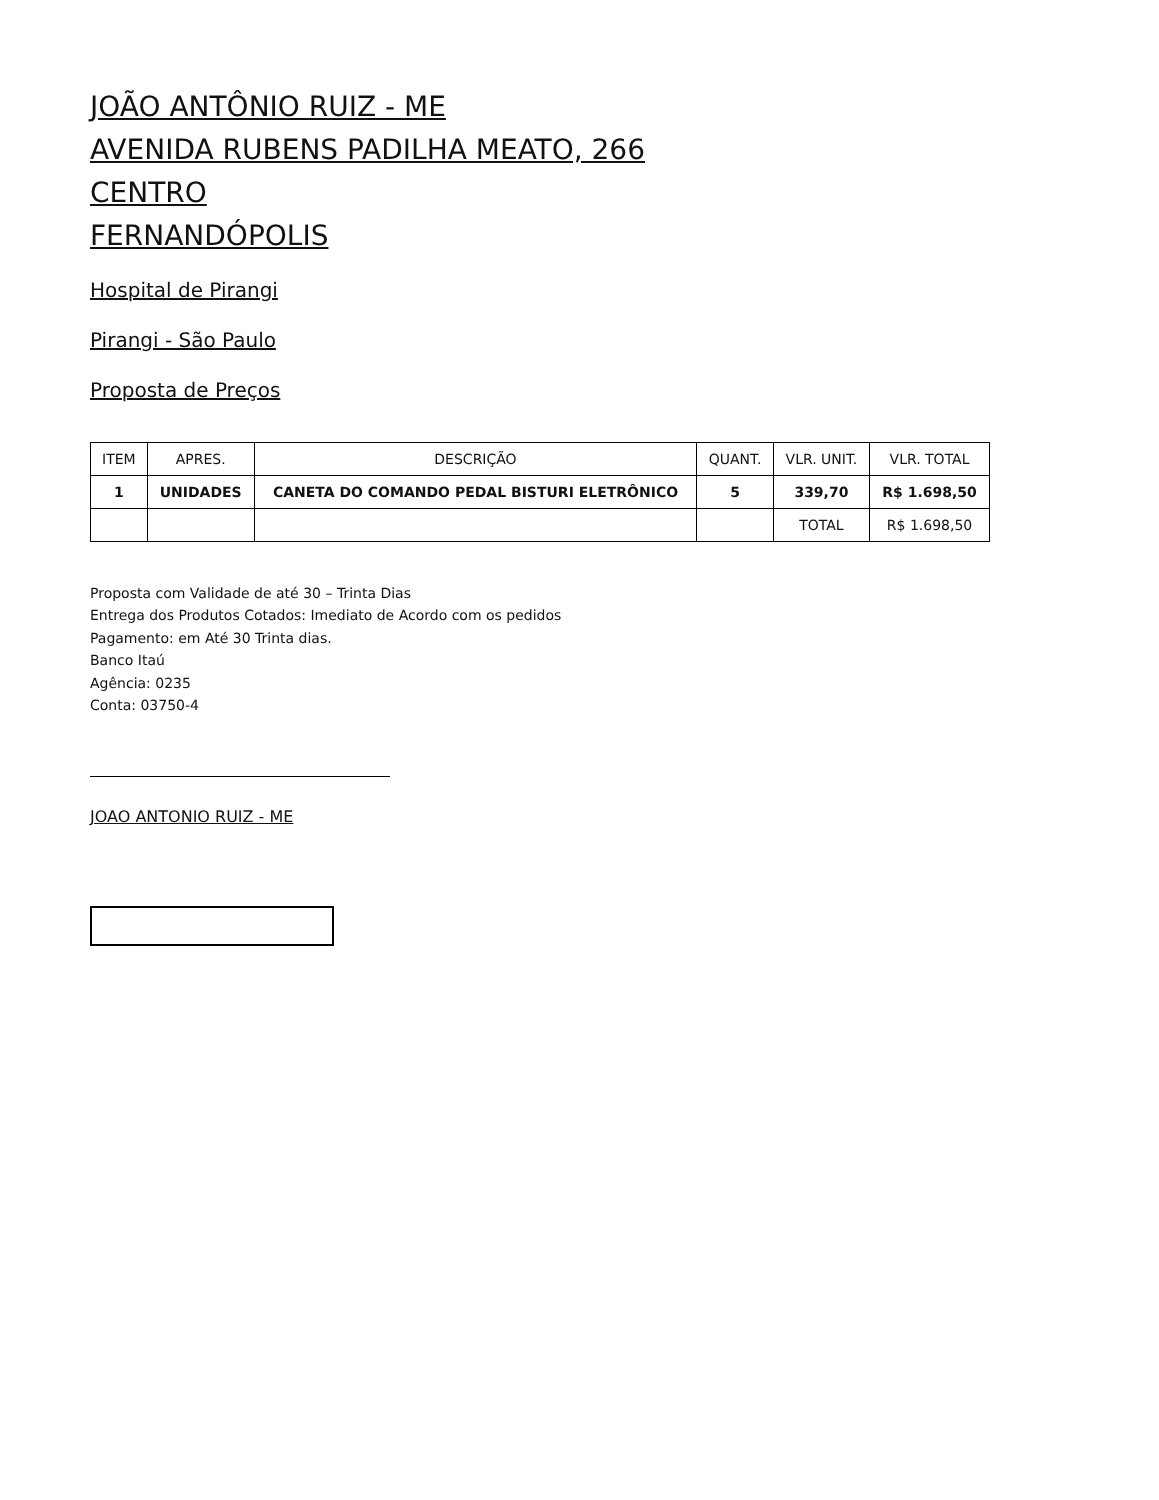JOÃO ANTÔNIO RUIZ - ME
AVENIDA RUBENS PADILHA MEATO, 266
CENTRO
FERNANDÓPOLIS
Hospital de Pirangi
Pirangi - São Paulo
Proposta de Preços
| ITEM | APRES. | DESCRIÇÃO | QUANT. | VLR. UNIT. | VLR. TOTAL |
| --- | --- | --- | --- | --- | --- |
| 1 | UNIDADES | CANETA DO COMANDO PEDAL BISTURI ELETRÔNICO | 5 | 339,70 | R$ 1.698,50 |
| | | | | TOTAL | R$ 1.698,50 |
Proposta com Validade de até 30 – Trinta Dias
Entrega dos Produtos Cotados: Imediato de Acordo com os pedidos
Pagamento: em Até 30 Trinta dias.
Banco Itaú
Agência: 0235
Conta: 03750-4
JOAO ANTONIO RUIZ - ME